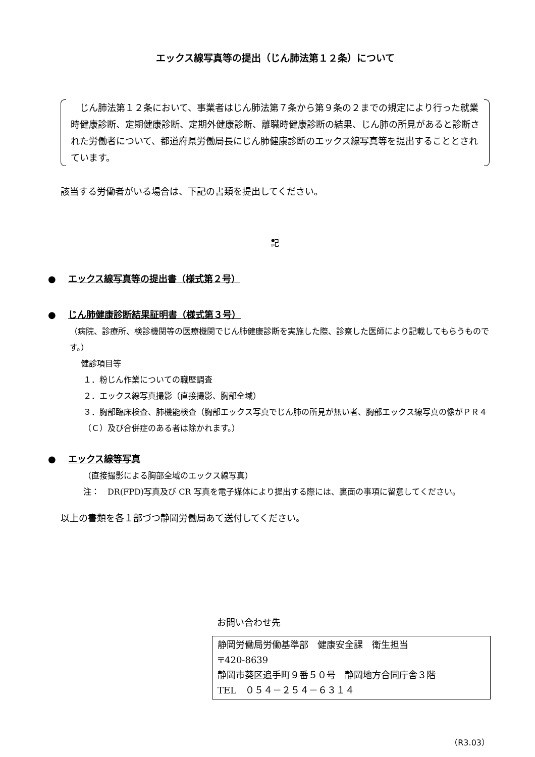エックス線写真等の提出（じん肺法第１２条）について
　じん肺法第１２条において、事業者はじん肺法第７条から第９条の２までの規定により行った就業時健康診断、定期健康診断、定期外健康診断、離職時健康診断の結果、じん肺の所見があると診断された労働者について、都道府県労働局長にじん肺健康診断のエックス線写真等を提出することとされています。
該当する労働者がいる場合は、下記の書類を提出してください。
記
● エックス線写真等の提出書（様式第２号）
● じん肺健康診断結果証明書（様式第３号）
（病院、診療所、検診機関等の医療機関でじん肺健康診断を実施した際、診察した医師により記載してもらうものです。）
健診項目等
１．粉じん作業についての職歴調査
２．エックス線写真撮影（直接撮影、胸部全域）
３．胸部臨床検査、肺機能検査（胸部エックス写真でじん肺の所見が無い者、胸部エックス線写真の像がＰＲ４（Ｃ）及び合併症のある者は除かれます。）
● エックス線等写真
（直接撮影による胸部全域のエックス線写真）
注：　DR(FPD)写真及び CR 写真を電子媒体により提出する際には、裏面の事項に留意してください。
以上の書類を各１部づつ静岡労働局あて送付してください。
お問い合わせ先
静岡労働局労働基準部　健康安全課　衛生担当
〒420-8639
静岡市葵区追手町９番５０号　静岡地方合同庁舎３階
TEL　０５４－２５４－６３１４
（R3.03）